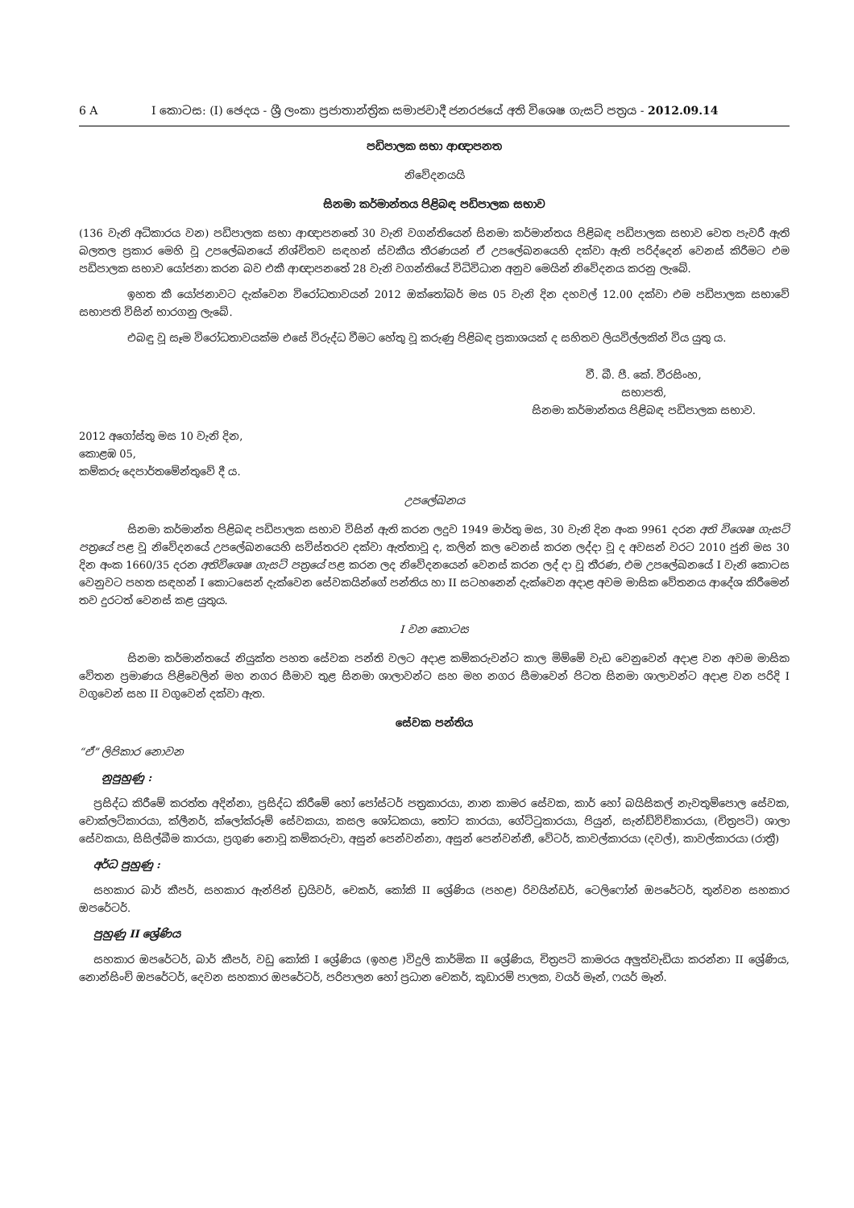6 A I කොටස: (I) ඡෙදය - ශ්‍රී ලංකා ප්‍රජාතාන්ත්‍රික සමාජවාදී ජනරජයේ අති විශෙෂ ගැසට් පත්‍රය - 2012.09.14
පඩිපාලක සභා ආඥාපනත
නිවේදනයයි
සිනමා කර්මාන්තය පිළිබඳ පඩිපාලක සභාව
(136 වැනි අධිකාරය වන) පඩිපාලක සභා ආඥාපනතේ 30 වැනි වගන්තියෙන් සිනමා කර්මාන්තය පිළිබඳ පඩිපාලක සභාව වෙත පැවරී ඇති බලතල ප්‍රකාර මෙහි වූ උපලේඛනයේ නිශ්චිතව සඳහන් ස්වකීය තීරණයන් ඒ උපලේඛනයෙහි දක්වා ඇති පරිද්දෙන් වෙනස් කිරීමට එම පඩිපාලක සභාව යෝජනා කරන බව එකී ආඥාපනතේ 28 වැනි වගන්තියේ විධිවිධාන අනුව මෙයින් නිවේදනය කරනු ලැබේ.
ඉහත කී යෝජනාවට දැක්වෙන විරෝධතාවයන් 2012 ඔක්තෝබර් මස 05 වැනි දින දහවල් 12.00 දක්වා එම පඩිපාලක සභාවේ සභාපති විසින් භාරගනු ලැබේ.
එබඳු වූ සෑම විරෝධතාවයක්ම එසේ විරුද්ධ වීමට හේතු වූ කරුණු පිළිබඳ ප්‍රකාශයක් ද සහිතව ලියවිල්ලකින් විය යුතු ය.
වී. බී. පී. කේ. වීරසිංහ,
සභාපති,
සිනමා කර්මාන්තය පිළිබඳ පඩිපාලක සභාව.
2012 අගෝස්තු මස 10 වැනි දින,
කොළඹ 05,
කම්කරු දෙපාර්තමේන්තුවේ දී ය.
උපලේඛනය
සිනමා කර්මාන්ත පිළිබඳ පඩිපාලක සභාව විසින් ඇති කරන ලදුව 1949 මාර්තු මස, 30 වැනි දින අංක 9961 දරන අති විශෙෂ ගැසට් පත්‍රයේ පළ වූ නිවේදනයේ උපලේඛනයෙහි සවිස්තරව දක්වා ඇත්තාවූ ද, කලින් කල වෙනස් කරන ලද්දා වූ ද අවසන් වරට 2010 ජුනි මස 30 දින අංක 1660/35 දරන අතිවිශෙෂ ගැසට් පත්‍රයේ පළ කරන ලද නිවේදනයෙන් වෙනස් කරන ලද් දා වූ තීරණ, එම උපලේඛනයේ I වැනි කොටස වෙනුවට පහත සඳහන් I කොටසෙන් දැක්වෙන සේවකයින්ගේ පන්තිය හා II සටහනෙන් දැක්වෙන අදාළ අවම මාසික වේතනය ආදේශ කිරීමෙන් තව දුරටත් වෙනස් කළ යුතුය.
I වන කොටස
සිනමා කර්මාන්තයේ නියුක්ත පහත සේවක පන්ති වලට අදාළ කම්කරුවන්ට කාල මිම්මේ වැඩ වෙනුවෙන් අදාළ වන අවම මාසික වේතන ප්‍රමාණය පිළිවෙලින් මහ නගර සීමාව තුළ සිනමා ශාලාවන්ට සහ මහ නගර සීමාවෙන් පිටත සිනමා ශාලාවන්ට අදාළ වන පරිදි I වගුවෙන් සහ II වගුවෙන් දක්වා ඇත.
සේවක පන්තිය
“ඒ” ලිපිකාර නොවන
නුපුහුණු :
ප්‍රසිද්ධ කිරීමේ කරත්ත අදින්නා, ප්‍රසිද්ධ කිරීමේ හෝ පෝස්ටර් පත්‍රකාරයා, නාන කාමර සේවක, කාර් හෝ බයිසිකල් නැවතුම්පොල සේවක, චොක්ලට්කාරයා, ක්ලීනර්, ක්ලෝක්රූම් සේවකයා, කසල ශෝධකයා, තෝට කාරයා, ගේට්ටුකාරයා, පියුන්, සැන්ඩ්විච්කාරයා, (චිත්‍රපටි) ශාලා සේවකයා, සිසිල්බීම කාරයා, ප්‍රගුණ නොවූ කම්කරුවා, අසුන් පෙන්වන්නා, අසුන් පෙන්වන්නී, වේටර්, කාවල්කාරයා (දවල්), කාවල්කාරයා (රාත්‍රී)
අර්ධ පුහුණු :
සහකාර බාර් කීපර්, සහකාර ඇන්ජින් ඩ්‍රයිවර්, චෙකර්, කෝකි II ශ්‍රේණිය (පහළ) රිවයින්ඩර්, ටෙලිෆෝන් ඔපරේටර්, තුන්වන සහකාර ඔපරේටර්.
පුහුණු II ශ්‍රේණිය
සහකාර ඔපරේටර්, බාර් කීපර්, වඩු කෝකි I ශ්‍රේණිය (ඉහළ )විදුලි කාර්මික II ශ්‍රේණිය, චිත්‍රපටි කාමරය අලුත්වැඩියා කරන්නා II ශ්‍රේණිය, නොන්සිංච් ඔපරේටර්, දෙවන සහකාර ඔපරේටර්, පරිපාලන හෝ ප්‍රධාන චෙකර්, කූඩාරම් පාලක, වයර් මෑන්, ෆයර් මෑන්.